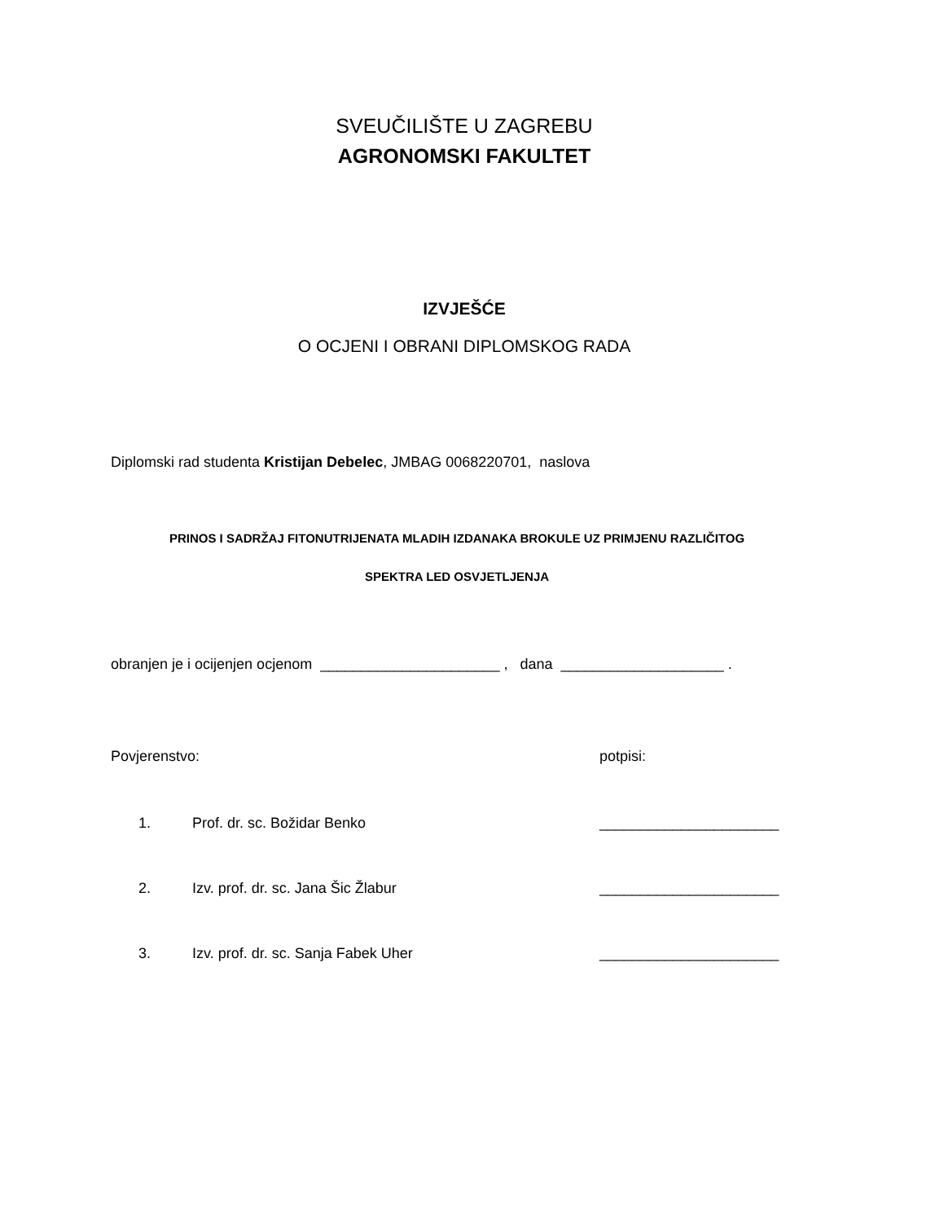SVEUČILIŠTE U ZAGREBU
AGRONOMSKI FAKULTET
IZVJEŠĆE
O OCJENI I OBRANI DIPLOMSKOG RADA
Diplomski rad studenta Kristijan Debelec, JMBAG 0068220701, naslova
PRINOS I SADRŽAJ FITONUTRIJENATA MLADIH IZDANAKA BROKULE UZ PRIMJENU RAZLIČITOG
SPEKTRA LED OSVJETLJENJA
obranjen je i ocijenjen ocjenom ______________________ , dana ____________________ .
Povjerenstvo: potpisi:
1. Prof. dr. sc. Božidar Benko ______________________
2. Izv. prof. dr. sc. Jana Šic Žlabur ______________________
3. Izv. prof. dr. sc. Sanja Fabek Uher ______________________